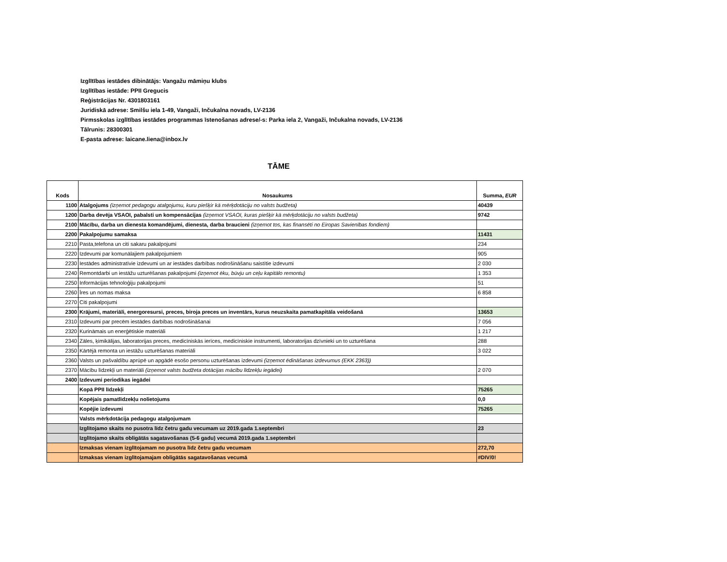Izglītības iestādes dibinātājs: Vangažu māmiņu klubs
Izglītības iestāde: PPII Gregucis
Reģistrācijas Nr. 4301803161
Juridiskā adrese: Smilšu iela 1-49, Vangaži, Inčukalna novads, LV-2136
Pirmsskolas izglītības iestādes programmas īstenošanas adrese/-s: Parka iela 2, Vangaži, Inčukalna novads, LV-2136
Tālrunis: 28300301
E-pasta adrese: laicane.liena@inbox.lv
TĀME
| Kods | Nosaukums | Summa, EUR |
| --- | --- | --- |
| 1100 | Atalgojums (izņemot pedagogu atalgojumu, kuru piešķir kā mērķdotāciju no valsts budžeta) | 40439 |
| 1200 | Darba devēja VSAOI, pabalsti un kompensācijas (izņemot VSAOI, kuras piešķir kā mērķdotāciju no valsts budžeta) | 9742 |
| 2100 | Mācību, darba un dienesta komandējumi, dienesta, darba braucieni (izņemot tos, kas finansēti no Eiropas Savienības fondiem) | |
| 2200 | Pakalpojumu samaksa | 11431 |
| 2210 | Pasta,telefona un citi sakaru pakalpojumi | 234 |
| 2220 | Izdevumi par komunālajiem pakalpojumiem | 905 |
| 2230 | Iestādes administratīvie izdevumi un ar iestādes darbības nodrošināšanu saistītie izdevumi | 2 030 |
| 2240 | Remontdarbi un iestāžu uzturēšanas pakalpojumi (izņemot ēku, būvju un ceļu kapitālo remontu) | 1 353 |
| 2250 | Informācijas tehnoloģiju pakalpojumi | 51 |
| 2260 | Īres un nomas maksa | 6 858 |
| 2270 | Citi pakalpojumi | |
| 2300 | Krājumi, materiāli, energoresursi, preces, biroja preces un inventārs, kurus neuzskaita pamatkapitāla veidošanā | 13653 |
| 2310 | Izdevumi par precēm iestādes darbības nodrošināšanai | 7 056 |
| 2320 | Kurināmais un enerģētiskie materiāli | 1 217 |
| 2340 | Zāles, ķimikālijas, laboratorijas preces, medicīniskās ierīces, medicīniskie instrumenti, laboratorijas dzīvnieki un to uzturēšana | 288 |
| 2350 | Kārtējā remonta un iestāžu uzturēšanas materiāli | 3 022 |
| 2360 | Valsts un pašvaldību aprūpē un apgādē esošo personu uzturēšanas izdevumi (izņemot ēdināšanas izdevumus (EKK 2363)) | |
| 2370 | Mācību līdzekļi un materiāli (izņemot valsts budžeta dotācijas mācību līdzekļu iegādei) | 2 070 |
| 2400 | Izdevumi periodikas iegādei | |
| | Kopā PPII līdzekļi | 75265 |
| | Kopējais pamatlīdzekļu nolietojums | 0,0 |
| | Kopējie izdevumi | 75265 |
| | Valsts mērķdotācija pedagogu atalgojumam | |
| | Izglītojamo skaits no pusotra līdz četru gadu vecumam uz 2019.gada 1.septembri | 23 |
| | Izglītojamo skaits obligātās sagatavošanas (5-6 gadu) vecumā 2019.gada 1.septembri | |
| | Izmaksas vienam izglītojamam no pusotra līdz četru gadu vecumam | 272,70 |
| | Izmaksas vienam izglītojamajam obligātās sagatavošanas vecumā | #DIV/0! |